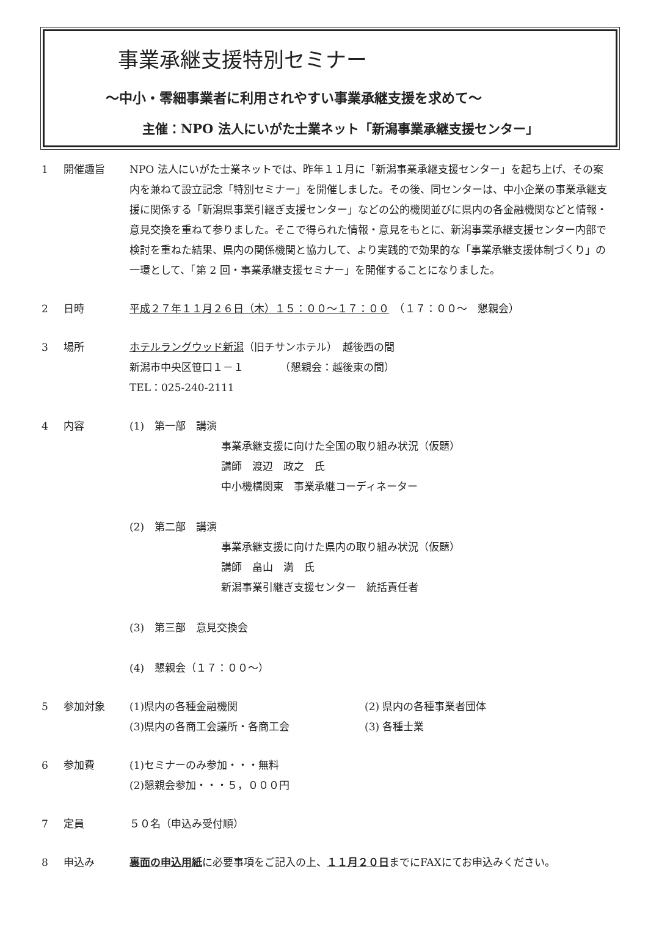事業承継支援特別セミナー
～中小・零細事業者に利用されやすい事業承継支援を求めて～
主催：NPO 法人にいがた士業ネット「新潟事業承継支援センター」
1 開催趣旨 NPO 法人にいがた士業ネットでは、昨年１１月に「新潟事業承継支援センター」を起ち上げ、その案内を兼ねて設立記念「特別セミナー」を開催しました。その後、同センターは、中小企業の事業承継支援に関係する「新潟県事業引継ぎ支援センター」などの公的機関並びに県内の各金融機関などと情報・意見交換を重ねて参りました。そこで得られた情報・意見をもとに、新潟事業承継支援センター内部で検討を重ねた結果、県内の関係機関と協力して、より実践的で効果的な「事業承継支援体制づくり」の一環として、「第 2 回・事業承継支援セミナー」を開催することになりました。
2 日時 平成２７年１１月２６日（木）１５：００～１７：００　（１７：００～　懇親会）
3 場所 ホテルラングウッド新潟（旧チサンホテル）　越後西の間
新潟市中央区笹口１－１　　　　（懇親会：越後東の間）
TEL：025-240-2111
4 内容 (1)　第一部　講演
事業承継支援に向けた全国の取り組み状況（仮題）
講師　渡辺　政之　氏
中小機構関東　事業承継コーディネーター
(2)　第二部　講演
事業承継支援に向けた県内の取り組み状況（仮題）
講師　畠山　満　氏
新潟事業引継ぎ支援センター　統括責任者
(3)　第三部　意見交換会
(4)　懇親会（１７：００～）
5 参加対象 (1)県内の各種金融機関 (2) 県内の各種事業者団体
(3)県内の各商工会議所・各商工会 (3) 各種士業
6 参加費 (1)セミナーのみ参加・・・無料
(2)懇親会参加・・・５，０００円
7 定員 ５０名（申込み受付順）
8 申込み 裏面の申込用紙に必要事項をご記入の上、１１月２０日までにFAXにてお申込みください。